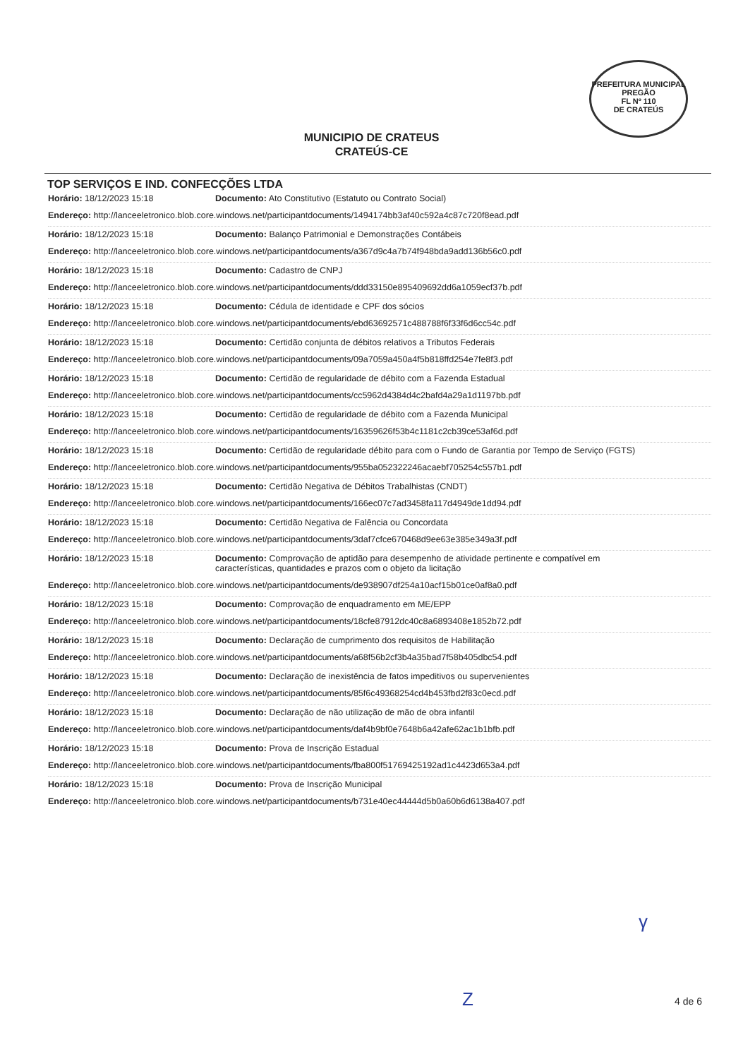PREFEITURA MUNICIPAL
PREGÃO
FL Nº 110
DE CRATEÚS
MUNICIPIO DE CRATEUS
CRATEÚS-CE
TOP SERVIÇOS E IND. CONFECÇÕES LTDA
Horário: 18/12/2023 15:18 Documento: Ato Constitutivo (Estatuto ou Contrato Social)
Endereço: http://lanceeletronico.blob.core.windows.net/participantdocuments/1494174bb3af40c592a4c87c720f8ead.pdf
Horário: 18/12/2023 15:18 Documento: Balanço Patrimonial e Demonstrações Contábeis
Endereço: http://lanceeletronico.blob.core.windows.net/participantdocuments/a367d9c4a7b74f948bda9add136b56c0.pdf
Horário: 18/12/2023 15:18 Documento: Cadastro de CNPJ
Endereço: http://lanceeletronico.blob.core.windows.net/participantdocuments/ddd33150e895409692dd6a1059ecf37b.pdf
Horário: 18/12/2023 15:18 Documento: Cédula de identidade e CPF dos sócios
Endereço: http://lanceeletronico.blob.core.windows.net/participantdocuments/ebd63692571c488788f6f33f6d6cc54c.pdf
Horário: 18/12/2023 15:18 Documento: Certidão conjunta de débitos relativos a Tributos Federais
Endereço: http://lanceeletronico.blob.core.windows.net/participantdocuments/09a7059a450a4f5b818ffd254e7fe8f3.pdf
Horário: 18/12/2023 15:18 Documento: Certidão de regularidade de débito com a Fazenda Estadual
Endereço: http://lanceeletronico.blob.core.windows.net/participantdocuments/cc5962d4384d4c2bafd4a29a1d1197bb.pdf
Horário: 18/12/2023 15:18 Documento: Certidão de regularidade de débito com a Fazenda Municipal
Endereço: http://lanceeletronico.blob.core.windows.net/participantdocuments/16359626f53b4c1181c2cb39ce53af6d.pdf
Horário: 18/12/2023 15:18 Documento: Certidão de regularidade débito para com o Fundo de Garantia por Tempo de Serviço (FGTS)
Endereço: http://lanceeletronico.blob.core.windows.net/participantdocuments/955ba052322246acaebf705254c557b1.pdf
Horário: 18/12/2023 15:18 Documento: Certidão Negativa de Débitos Trabalhistas (CNDT)
Endereço: http://lanceeletronico.blob.core.windows.net/participantdocuments/166ec07c7ad3458fa117d4949de1dd94.pdf
Horário: 18/12/2023 15:18 Documento: Certidão Negativa de Falência ou Concordata
Endereço: http://lanceeletronico.blob.core.windows.net/participantdocuments/3daf7cfce670468d9ee63e385e349a3f.pdf
Horário: 18/12/2023 15:18 Documento: Comprovação de aptidão para desempenho de atividade pertinente e compatível em características, quantidades e prazos com o objeto da licitação
Endereço: http://lanceeletronico.blob.core.windows.net/participantdocuments/de938907df254a10acf15b01ce0af8a0.pdf
Horário: 18/12/2023 15:18 Documento: Comprovação de enquadramento em ME/EPP
Endereço: http://lanceeletronico.blob.core.windows.net/participantdocuments/18cfe87912dc40c8a6893408e1852b72.pdf
Horário: 18/12/2023 15:18 Documento: Declaração de cumprimento dos requisitos de Habilitação
Endereço: http://lanceeletronico.blob.core.windows.net/participantdocuments/a68f56b2cf3b4a35bad7f58b405dbc54.pdf
Horário: 18/12/2023 15:18 Documento: Declaração de inexistência de fatos impeditivos ou supervenientes
Endereço: http://lanceeletronico.blob.core.windows.net/participantdocuments/85f6c49368254cd4b453fbd2f83c0ecd.pdf
Horário: 18/12/2023 15:18 Documento: Declaração de não utilização de mão de obra infantil
Endereço: http://lanceeletronico.blob.core.windows.net/participantdocuments/daf4b9bf0e7648b6a42afe62ac1b1bfb.pdf
Horário: 18/12/2023 15:18 Documento: Prova de Inscrição Estadual
Endereço: http://lanceeletronico.blob.core.windows.net/participantdocuments/fba800f51769425192ad1c4423d653a4.pdf
Horário: 18/12/2023 15:18 Documento: Prova de Inscrição Municipal
Endereço: http://lanceeletronico.blob.core.windows.net/participantdocuments/b731e40ec44444d5b0a60b6d6138a407.pdf
γ
Z 4 de 6